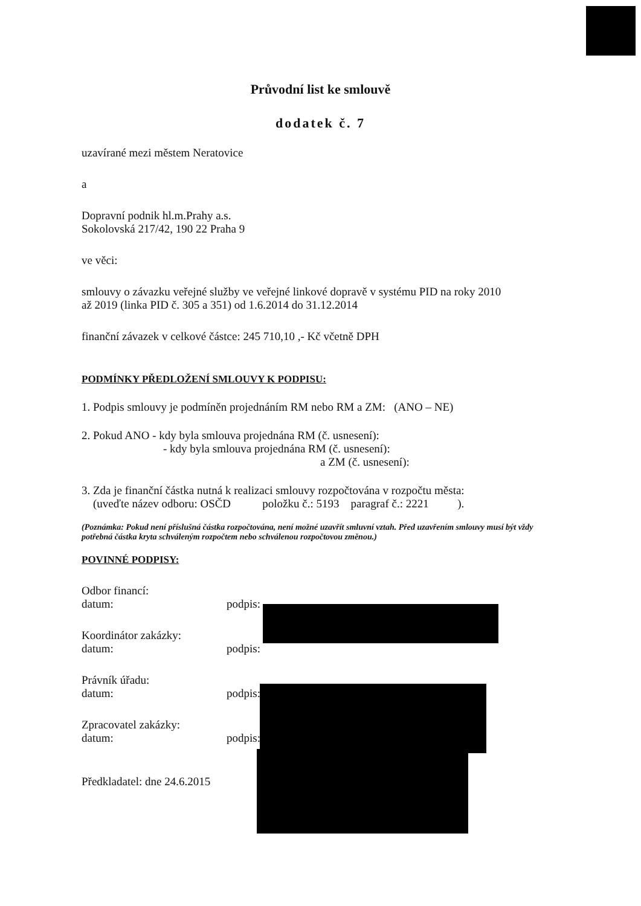Průvodní list ke smlouvě
dodatek č. 7
uzavírané mezi městem Neratovice
a
Dopravní podnik hl.m.Prahy a.s.
Sokolovská 217/42, 190 22 Praha 9
ve věci:
smlouvy o závazku veřejné služby ve veřejné linkové dopravě v systému PID na roky 2010
až 2019 (linka PID č. 305 a 351) od 1.6.2014 do 31.12.2014
finanční závazek v celkové částce: 245 710,10 ,- Kč včetně DPH
PODMÍNKY PŘEDLOŽENÍ SMLOUVY K PODPISU:
1. Podpis smlouvy je podmíněn projednáním RM nebo RM a ZM: (ANO – NE)
2. Pokud ANO - kdy byla smlouva projednána RM (č. usnesení):
- kdy byla smlouva projednána RM (č. usnesení):
a ZM (č. usnesení):
3. Zda je finanční částka nutná k realizaci smlouvy rozpočtována v rozpočtu města:
(uveďte název odboru: OSČD položku č.: 5193 paragraf č.: 2221 ).
(Poznámka: Pokud není příslušná částka rozpočtována, není možné uzavřít smluvní vztah. Před uzavřením smlouvy musí být vždy potřebná částka kryta schváleným rozpočtem nebo schválenou rozpočtovou změnou.)
POVINNÉ PODPISY:
Odbor financí:
datum: podpis:
Koordinátor zakázky:
datum: podpis:
Právník úřadu:
datum: podpis:
Zpracovatel zakázky:
datum: podpis:
Předkladatel: dne 24.6.2015